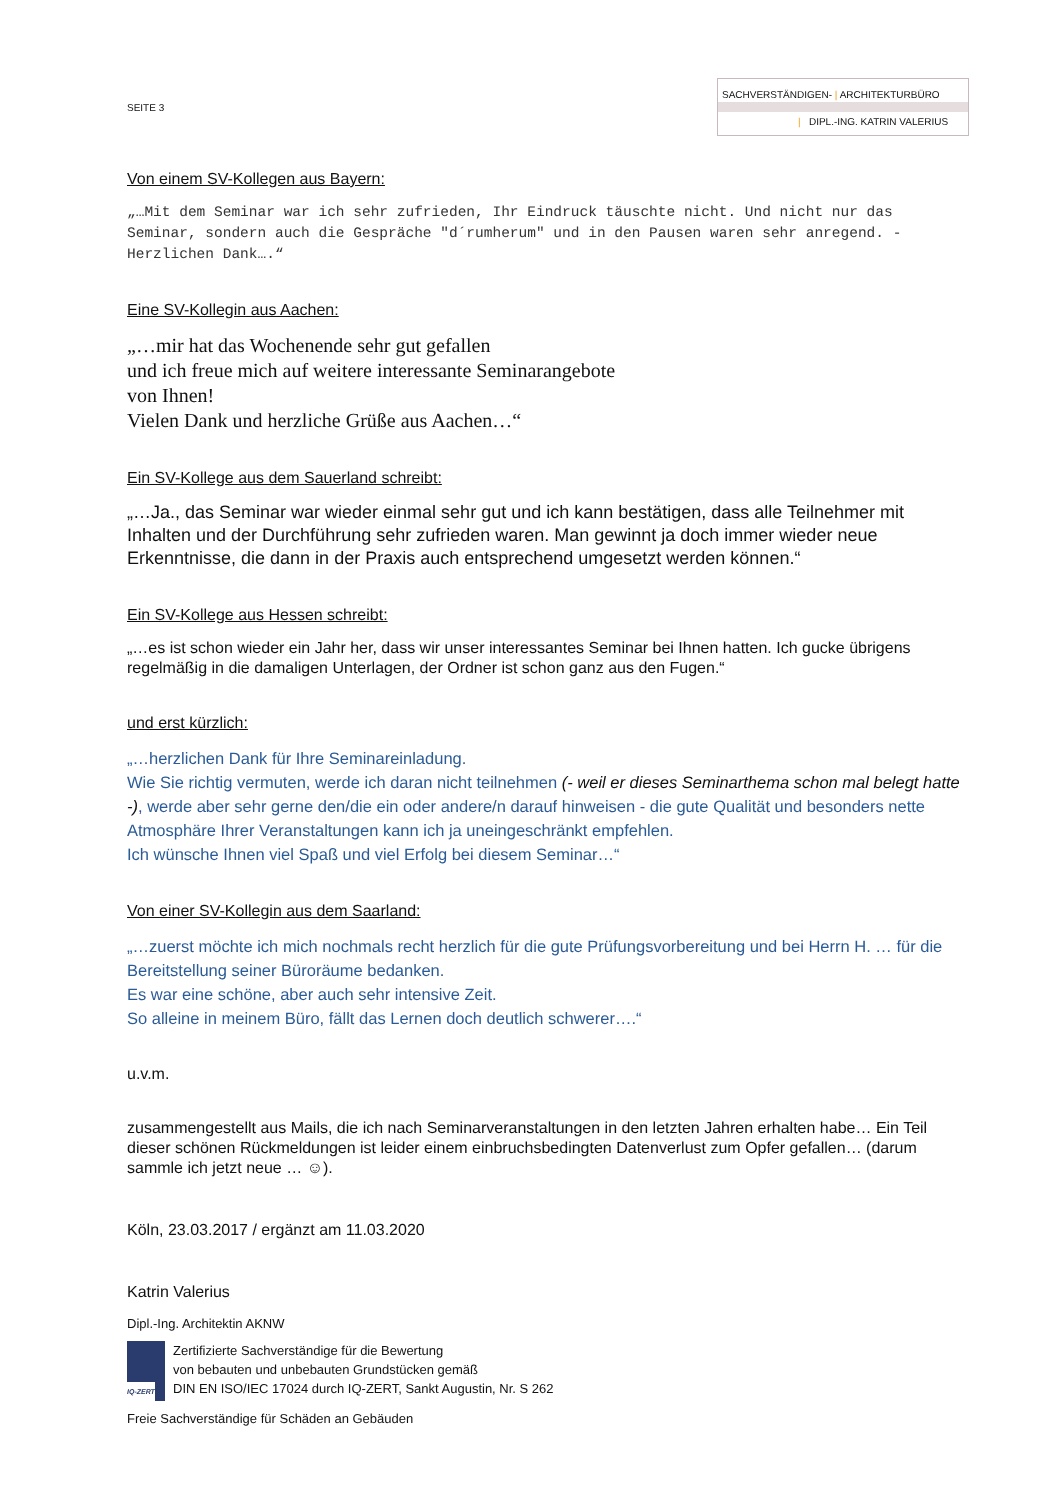SEITE 3
SACHVERSTÄNDIGEN- | ARCHITEKTURBÜRO
| DIPL.-ING. KATRIN VALERIUS
Von einem SV-Kollegen aus Bayern:
„…Mit dem Seminar war ich sehr zufrieden, Ihr Eindruck täuschte nicht. Und nicht nur das Seminar, sondern auch die Gespräche "d´rumherum" und in den Pausen waren sehr anregend. - Herzlichen Dank….“
Eine SV-Kollegin aus Aachen:
„…mir hat das Wochenende sehr gut gefallen
und ich freue mich auf weitere interessante Seminarangebote
von Ihnen!
Vielen Dank und herzliche Grüße aus Aachen…“
Ein SV-Kollege aus dem Sauerland schreibt:
„…Ja., das Seminar war wieder einmal sehr gut und ich kann bestätigen, dass alle Teilnehmer mit Inhalten und der Durchführung sehr zufrieden waren. Man gewinnt ja doch immer wieder neue Erkenntnisse, die dann in der Praxis auch entsprechend umgesetzt werden können.“
Ein SV-Kollege aus Hessen schreibt:
„…es ist schon wieder ein Jahr her, dass wir unser interessantes Seminar bei Ihnen hatten. Ich gucke übrigens regelmäßig in die damaligen Unterlagen, der Ordner ist schon ganz aus den Fugen.“
und erst kürzlich:
„…herzlichen Dank für Ihre Seminareinladung.
Wie Sie richtig vermuten, werde ich daran nicht teilnehmen (- weil er dieses Seminarthema schon mal belegt hatte -), werde aber sehr gerne den/die ein oder andere/n darauf hinweisen - die gute Qualität und besonders nette Atmosphäre Ihrer Veranstaltungen kann ich ja uneingeschränkt empfehlen.
Ich wünsche Ihnen viel Spaß und viel Erfolg bei diesem Seminar…“
Von einer SV-Kollegin aus dem Saarland:
„…zuerst möchte ich mich nochmals recht herzlich für die gute Prüfungsvorbereitung und bei Herrn H. … für die Bereitstellung seiner Büroräume bedanken.
Es war eine schöne, aber auch sehr intensive Zeit.
So alleine in meinem Büro, fällt das Lernen doch deutlich schwerer….“
u.v.m.
zusammengestellt aus Mails, die ich nach Seminarveranstaltungen in den letzten Jahren erhalten habe… Ein Teil dieser schönen Rückmeldungen ist leider einem einbruchsbedingten Datenverlust zum Opfer gefallen… (darum sammle ich jetzt neue … ☺).
Köln, 23.03.2017 / ergänzt am 11.03.2020
Katrin Valerius
Dipl.-Ing. Architektin AKNW
IQ-ZERT
Zertifizierte Sachverständige für die Bewertung
von bebauten und unbebauten Grundstücken gemäß
DIN EN ISO/IEC 17024 durch IQ-ZERT, Sankt Augustin, Nr. S 262
Freie Sachverständige für Schäden an Gebäuden